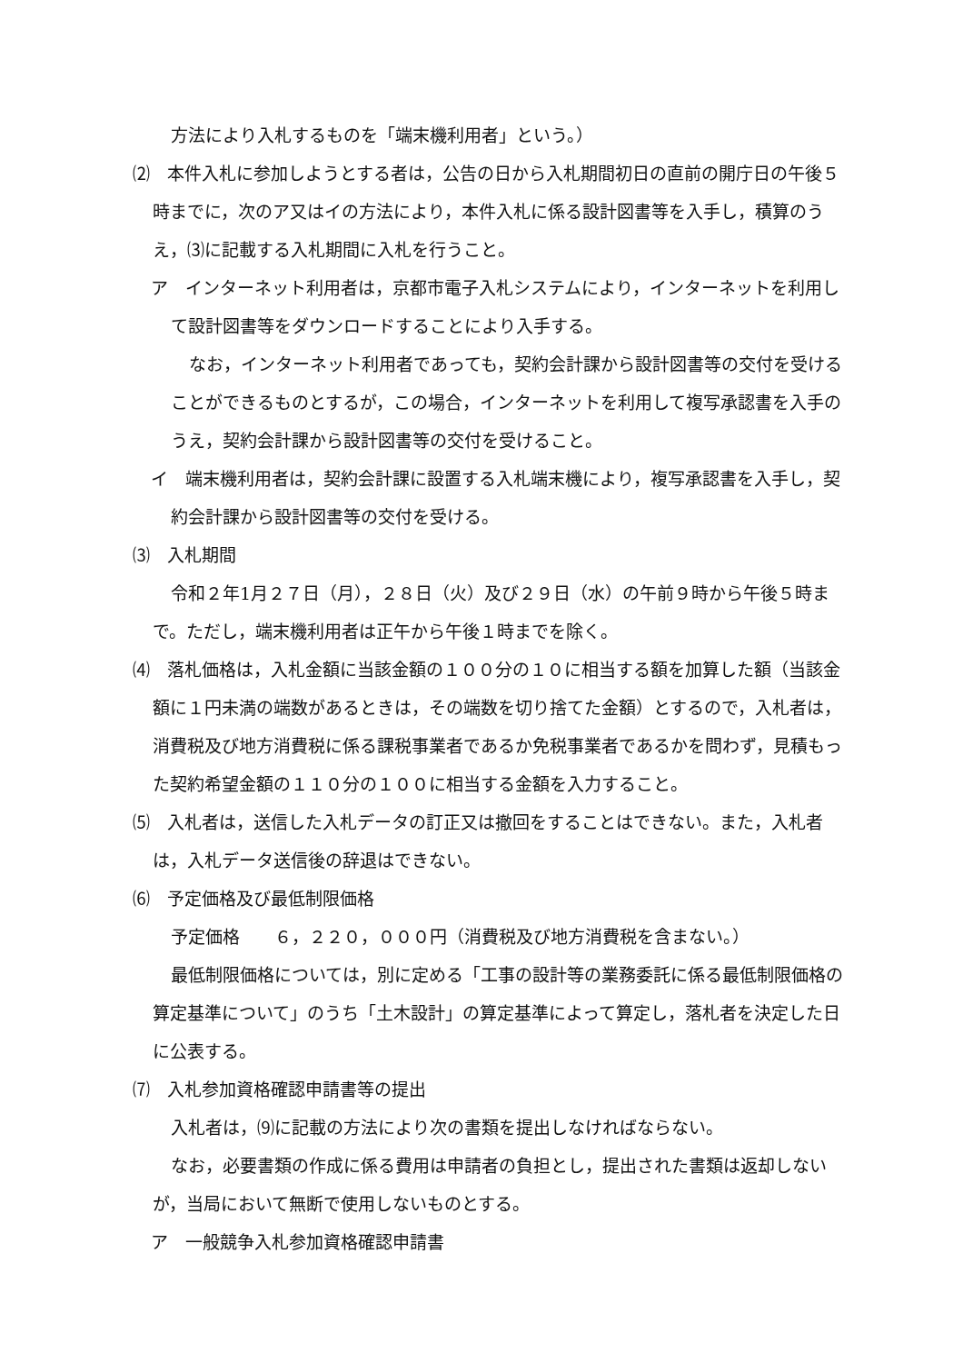方法により入札するものを「端末機利用者」という。）
⑵　本件入札に参加しようとする者は，公告の日から入札期間初日の直前の開庁日の午後５時までに，次のア又はイの方法により，本件入札に係る設計図書等を入手し，積算のうえ，⑶に記載する入札期間に入札を行うこと。
ア　インターネット利用者は，京都市電子入札システムにより，インターネットを利用して設計図書等をダウンロードすることにより入手する。
なお，インターネット利用者であっても，契約会計課から設計図書等の交付を受けることができるものとするが，この場合，インターネットを利用して複写承認書を入手のうえ，契約会計課から設計図書等の交付を受けること。
イ　端末機利用者は，契約会計課に設置する入札端末機により，複写承認書を入手し，契約会計課から設計図書等の交付を受ける。
⑶　入札期間
令和２年1月２７日（月），２８日（火）及び２９日（水）の午前９時から午後５時まで。ただし，端末機利用者は正午から午後１時までを除く。
⑷　落札価格は，入札金額に当該金額の１００分の１０に相当する額を加算した額（当該金額に１円未満の端数があるときは，その端数を切り捨てた金額）とするので，入札者は，消費税及び地方消費税に係る課税事業者であるか免税事業者であるかを問わず，見積もった契約希望金額の１１０分の１００に相当する金額を入力すること。
⑸　入札者は，送信した入札データの訂正又は撤回をすることはできない。また，入札者は，入札データ送信後の辞退はできない。
⑹　予定価格及び最低制限価格
予定価格　　６，２２０，０００円（消費税及び地方消費税を含まない。）
最低制限価格については，別に定める「工事の設計等の業務委託に係る最低制限価格の算定基準について」のうち「土木設計」の算定基準によって算定し，落札者を決定した日に公表する。
⑺　入札参加資格確認申請書等の提出
入札者は，⑼に記載の方法により次の書類を提出しなければならない。
なお，必要書類の作成に係る費用は申請者の負担とし，提出された書類は返却しないが，当局において無断で使用しないものとする。
ア　一般競争入札参加資格確認申請書